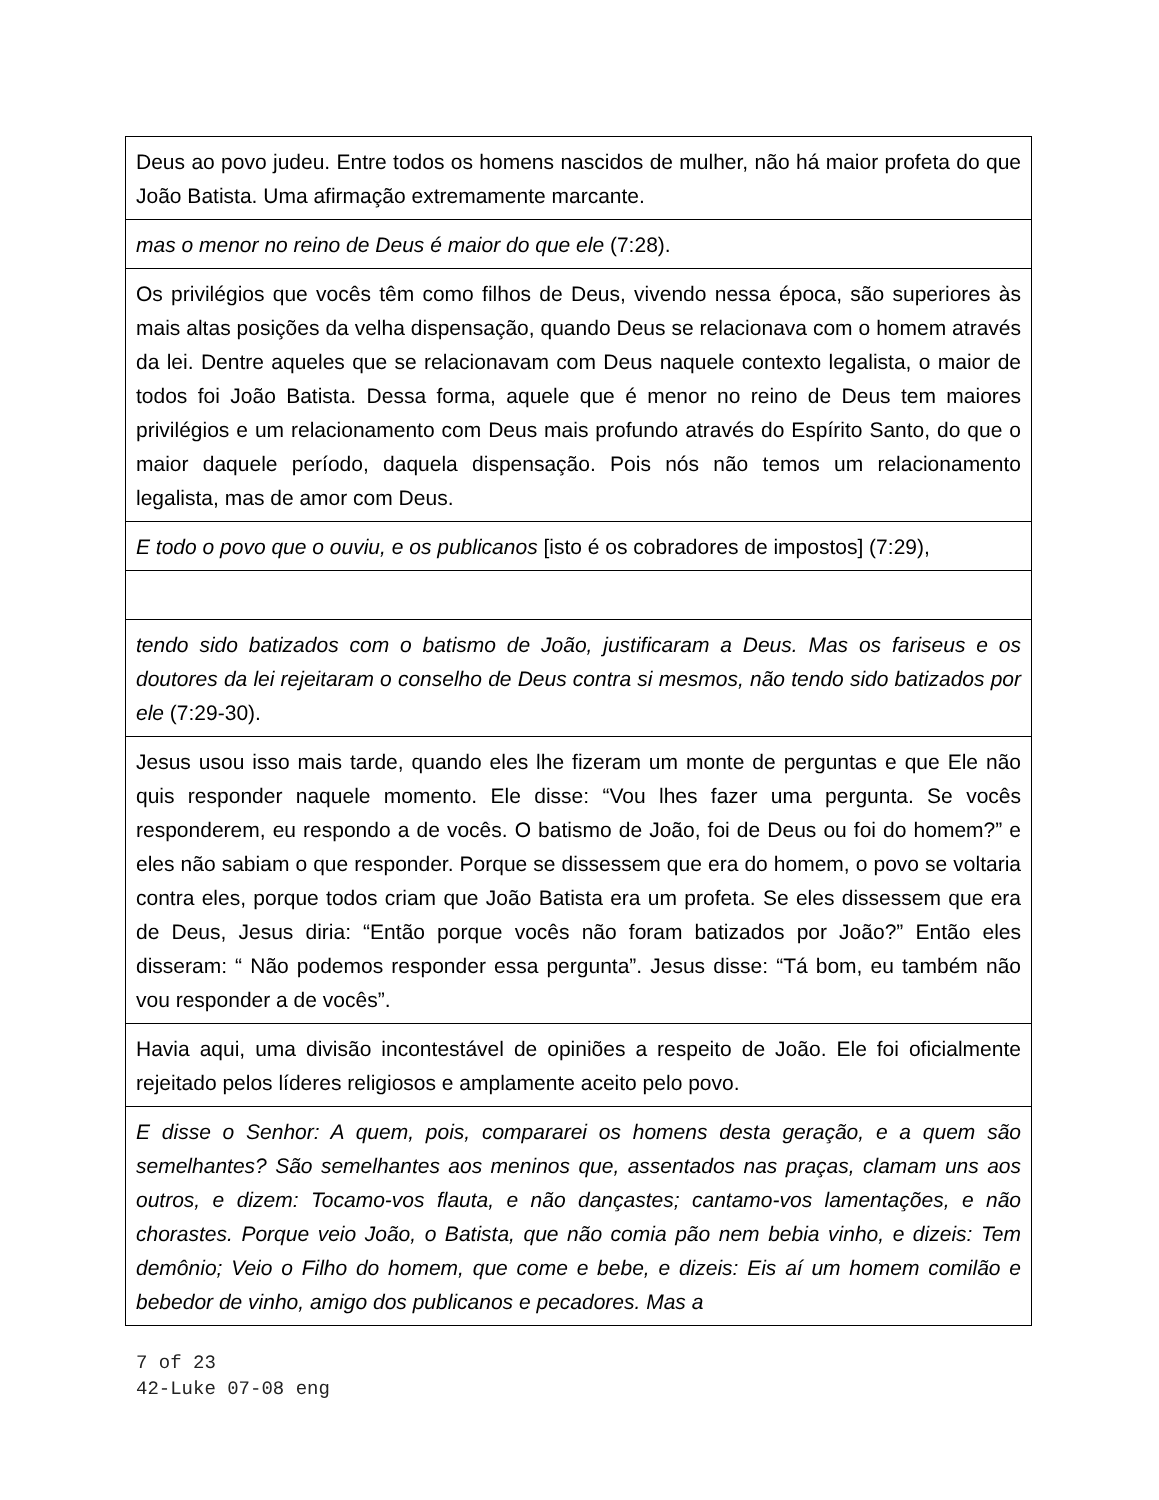| Deus ao povo judeu. Entre todos os homens nascidos de mulher, não há maior profeta do que João Batista. Uma afirmação extremamente marcante. |
| mas o menor no reino de Deus é maior do que ele (7:28). |
| Os privilégios que vocês têm como filhos de Deus, vivendo nessa época, são superiores às mais altas posições da velha dispensação, quando Deus se relacionava com o homem através da lei. Dentre aqueles que se relacionavam com Deus naquele contexto legalista, o maior de todos foi João Batista. Dessa forma, aquele que é menor no reino de Deus tem maiores privilégios e um relacionamento com Deus mais profundo através do Espírito Santo, do que o maior daquele período, daquela dispensação. Pois nós não temos um relacionamento legalista, mas de amor com Deus. |
| E todo o povo que o ouviu, e os publicanos [isto é os cobradores de impostos] (7:29), |
| tendo sido batizados com o batismo de João, justificaram a Deus. Mas os fariseus e os doutores da lei rejeitaram o conselho de Deus contra si mesmos, não tendo sido batizados por ele (7:29-30). |
| Jesus usou isso mais tarde, quando eles lhe fizeram um monte de perguntas e que Ele não quis responder naquele momento. Ele disse: “Vou lhes fazer uma pergunta. Se vocês responderem, eu respondo a de vocês. O batismo de João, foi de Deus ou foi do homem?” e eles não sabiam o que responder. Porque se dissessem que era do homem, o povo se voltaria contra eles, porque todos criam que João Batista era um profeta. Se eles dissessem que era de Deus, Jesus diria: “Então porque vocês não foram batizados por João?” Então eles disseram: “ Não podemos responder essa pergunta”. Jesus disse: “Tá bom, eu também não vou responder a de vocês”. |
| Havia aqui, uma divisão incontestável de opiniões a respeito de João. Ele foi oficialmente rejeitado pelos líderes religiosos e amplamente aceito pelo povo. |
| E disse o Senhor: A quem, pois, compararei os homens desta geração, e a quem são semelhantes? São semelhantes aos meninos que, assentados nas praças, clamam uns aos outros, e dizem: Tocamo-vos flauta, e não dançastes; cantamo-vos lamentações, e não chorastes. Porque veio João, o Batista, que não comia pão nem bebia vinho, e dizeis: Tem demônio; Veio o Filho do homem, que come e bebe, e dizeis: Eis aí um homem comilão e bebedor de vinho, amigo dos publicanos e pecadores. Mas a |
7 of 23
42-Luke 07-08 eng